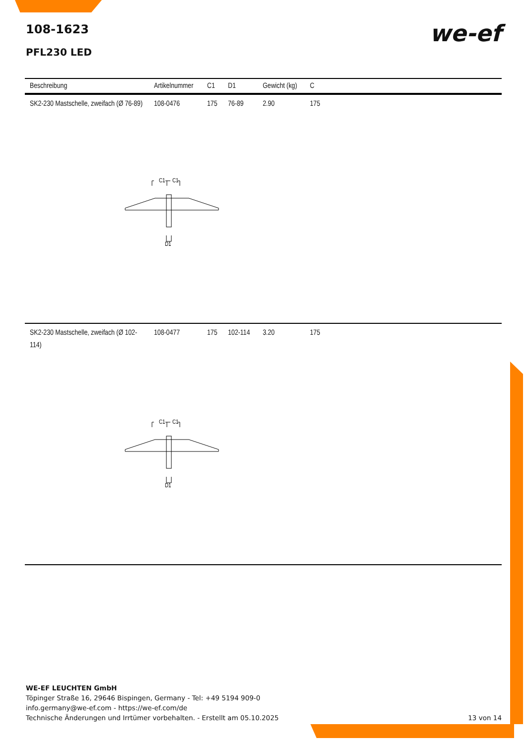108-1623
PFL230 LED
we-ef
| Beschreibung | Artikelnummer | C1 | D1 | Gewicht (kg) | C |
| --- | --- | --- | --- | --- | --- |
| SK2-230 Mastschelle, zweifach (Ø 76-89) | 108-0476 | 175 | 76-89 | 2.90 | 175 |
| C1 C1 D1 | | | | | |
| SK2-230 Mastschelle, zweifach (Ø 102-114) | 108-0477 | 175 | 102-114 | 3.20 | 175 |
| C1 C1 D1 | | | | | |
WE-EF LEUCHTEN GmbH
Töpinger Straße 16, 29646 Bispingen, Germany - Tel: +49 5194 909-0
info.germany@we-ef.com - https://we-ef.com/de
Technische Änderungen und Irrtümer vorbehalten. - Erstellt am 05.10.2025 13 von 14